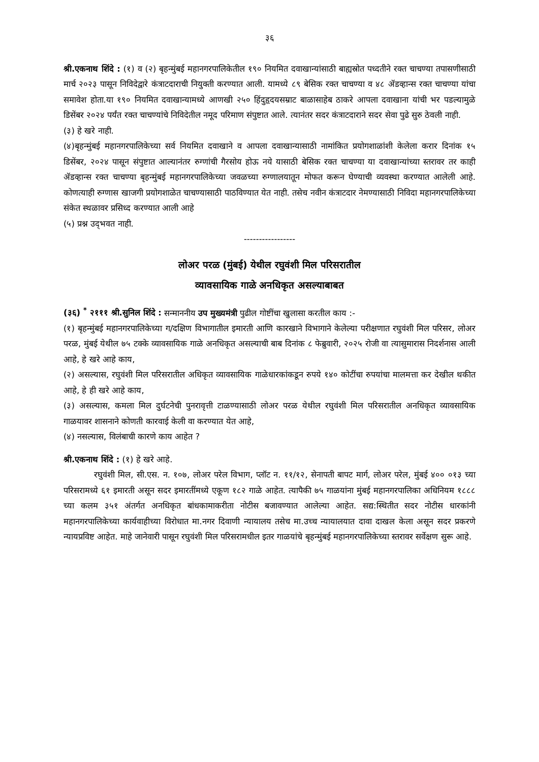३६
श्री.एकनाथ शिंदे : (१) व (२) बृहन्मुंबई महानगरपालिकेतील १९० नियमित दवाखान्यांसाठी बाह्यस्रोत पध्दतीने रक्त चाचण्या तपासणीसाठी मार्च २०२३ पासून निविदेद्वारे कंत्राटदाराची नियुक्ती करण्यात आली. यामध्ये ८९ बेसिक रक्त चाचण्या व ४८ ॲडव्हान्स रक्त चाचण्या यांचा समावेश होता.या १९० नियमित दवाखान्यामध्ये आणखी २५० हिंदुहृदयसम्राट बाळासाहेब ठाकरे आपला दवाखाना यांची भर पडल्यामुळे डिसेंबर २०२४ पर्यंत रक्त चाचण्यांचे निविदेतील नमूद परिमाण संपुष्टात आले. त्यानंतर सदर कंत्राटदाराने सदर सेवा पुढे सुरु ठेवली नाही.
(३) हे खरे नाही.
(४)बृहन्मुंबई महानगरपालिकेच्या सर्व नियमित दवाखाने व आपला दवाखान्यासाठी नामांकित प्रयोगशाळांशी केलेला करार दिनांक १५ डिसेंबर, २०२४ पासून संपुष्टात आल्यानंतर रुग्णांची गैरसोय होऊ नये यासाठी बेसिक रक्त चाचण्या या दवाखान्यांच्या स्तरावर तर काही ॲडव्हान्स रक्त चाचण्या बृहन्मुंबई महानगरपालिकेच्या जवळच्या रुग्णालयातून मोफत करून घेण्याची व्यवस्था करण्यात आलेली आहे. कोणत्याही रुग्णास खाजगी प्रयोगशाळेत चाचण्यासाठी पाठविण्यात येत नाही. तसेच नवीन कंत्राटदार नेमण्यासाठी निविदा महानगरपालिकेच्या संकेत स्थळावर प्रसिध्द करण्यात आली आहे
(५) प्रश्न उद्‌भवत नाही.
-----------------
लोअर परळ (मुंबई) येथील रघुवंशी मिल परिसरातील
व्यावसायिक गाळे अनधिकृत असल्याबाबत
(३६) <sup>*</sup> २१११ श्री.सुनिल शिंदे : सन्माननीय उप मुख्यमंत्री पुढील गोष्टींचा खुलासा करतील काय :-
(१) बृहन्मुंबई महानगरपालिकेच्या ग/दक्षिण विभागातील इमारती आणि कारखाने विभागाने केलेल्या परीक्षणात रघुवंशी मिल परिसर, लोअर परळ, मुंबई येथील ७५ टक्के व्यावसायिक गाळे अनधिकृत असल्याची बाब दिनांक ८ फेब्रुवारी, २०२५ रोजी वा त्यासुमारास निदर्शनास आली आहे, हे खरे आहे काय,
(२) असल्यास, रघुवंशी मिल परिसरातील अधिकृत व्यावसायिक गाळेधारकांकडून रुपये १४० कोटींचा रुपयांचा मालमत्ता कर देखील थकीत आहे, हे ही खरे आहे काय,
(३) असल्यास, कमला मिल दुर्घटनेची पुनरावृत्ती टाळण्यासाठी लोअर परळ येथील रघुवंशी मिल परिसरातील अनधिकृत व्यावसायिक गाळयावर शासनाने कोणती कारवाई केली वा करण्यात येत आहे,
(४) नसल्यास, विलंबाची कारणे काय आहेत ?
श्री.एकनाथ शिंदे : (१) हे खरे आहे.
रघुवंशी मिल, सी.एस. न. १०७, लोअर परेल विभाग, प्लॉट न. ११/१२, सेनापती बापट मार्ग, लोअर परेल, मुंबई ४०० ०१३ च्या परिसरामध्ये ६१ इमारती असून सदर इमारतींमध्ये एकूण १८२ गाळे आहेत. त्यापैकी ७५ गाळयांना मुंबई महानगरपालिका अधिनियम १८८८ च्या कलम ३५१ अंतर्गत अनधिकृत बांधकामाकरीता नोटीस बजावण्यात आलेल्या आहेत. सद्य:स्थितीत सदर नोटीस धारकांनी महानगरपालिकेच्या कार्यवाहीच्या विरोधात मा.नगर दिवाणी न्यायालय तसेच मा.उच्च न्यायालयात दावा दाखल केला असून सदर प्रकरणे न्यायप्रविष्ट आहेत. माहे जानेवारी पासून रघुवंशी मिल परिसरामधील इतर गाळयांचे बृहन्मुंबई महानगरपालिकेच्या स्तरावर सर्वेक्षण सुरू आहे.